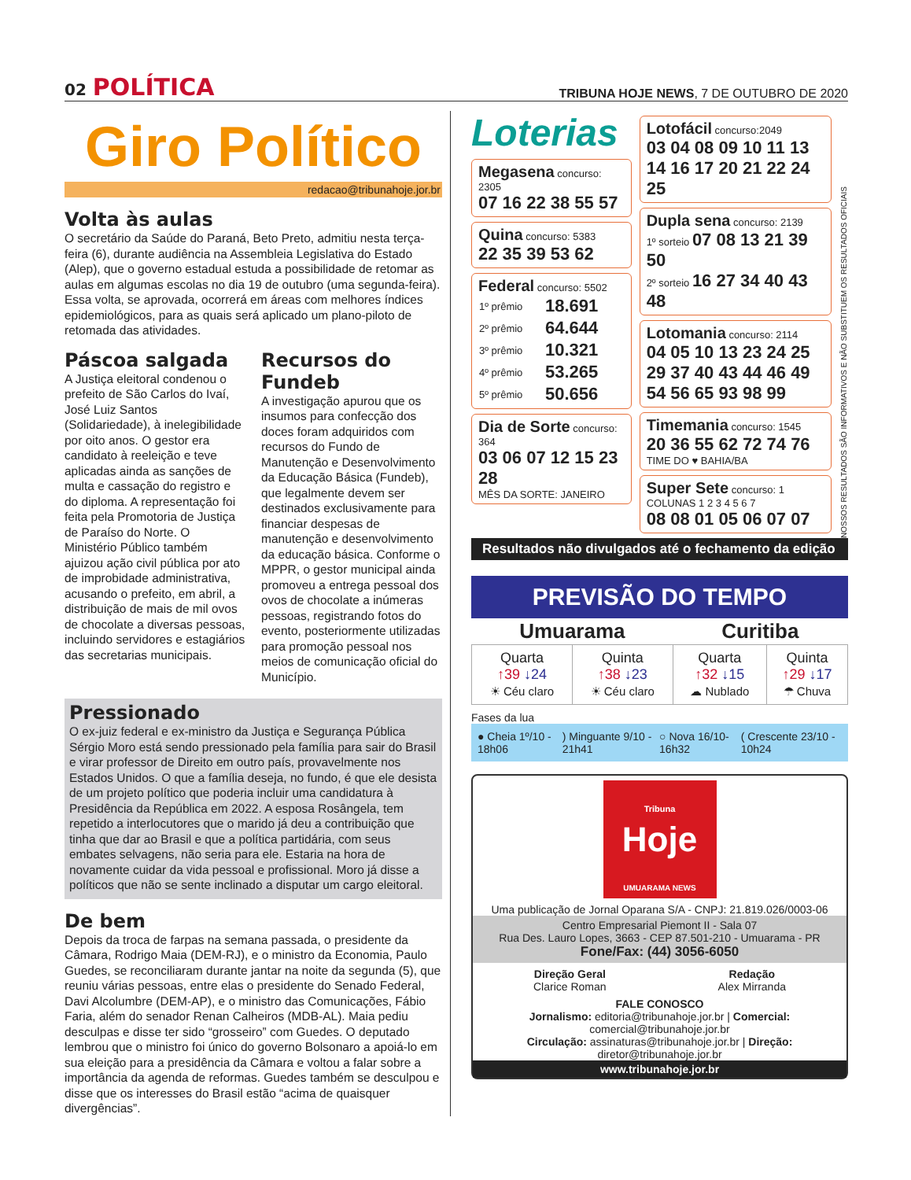02 POLÍTICA
TRIBUNA HOJE NEWS, 7 DE OUTUBRO DE 2020
Giro Político
redacao@tribunahoje.jor.br
Volta às aulas
O secretário da Saúde do Paraná, Beto Preto, admitiu nesta terça-feira (6), durante audiência na Assembleia Legislativa do Estado (Alep), que o governo estadual estuda a possibilidade de retomar as aulas em algumas escolas no dia 19 de outubro (uma segunda-feira). Essa volta, se aprovada, ocorrerá em áreas com melhores índices epidemiológicos, para as quais será aplicado um plano-piloto de retomada das atividades.
Páscoa salgada
A Justiça eleitoral condenou o prefeito de São Carlos do Ivaí, José Luiz Santos (Solidariedade), à inelegibilidade por oito anos. O gestor era candidato à reeleição e teve aplicadas ainda as sanções de multa e cassação do registro e do diploma. A representação foi feita pela Promotoria de Justiça de Paraíso do Norte. O Ministério Público também ajuizou ação civil pública por ato de improbidade administrativa, acusando o prefeito, em abril, a distribuição de mais de mil ovos de chocolate a diversas pessoas, incluindo servidores e estagiários das secretarias municipais.
Recursos do Fundeb
A investigação apurou que os insumos para confecção dos doces foram adquiridos com recursos do Fundo de Manutenção e Desenvolvimento da Educação Básica (Fundeb), que legalmente devem ser destinados exclusivamente para financiar despesas de manutenção e desenvolvimento da educação básica. Conforme o MPPR, o gestor municipal ainda promoveu a entrega pessoal dos ovos de chocolate a inúmeras pessoas, registrando fotos do evento, posteriormente utilizadas para promoção pessoal nos meios de comunicação oficial do Município.
Pressionado
O ex-juiz federal e ex-ministro da Justiça e Segurança Pública Sérgio Moro está sendo pressionado pela família para sair do Brasil e virar professor de Direito em outro país, provavelmente nos Estados Unidos. O que a família deseja, no fundo, é que ele desista de um projeto político que poderia incluir uma candidatura à Presidência da República em 2022. A esposa Rosângela, tem repetido a interlocutores que o marido já deu a contribuição que tinha que dar ao Brasil e que a política partidária, com seus embates selvagens, não seria para ele. Estaria na hora de novamente cuidar da vida pessoal e profissional. Moro já disse a políticos que não se sente inclinado a disputar um cargo eleitoral.
De bem
Depois da troca de farpas na semana passada, o presidente da Câmara, Rodrigo Maia (DEM-RJ), e o ministro da Economia, Paulo Guedes, se reconciliaram durante jantar na noite da segunda (5), que reuniu várias pessoas, entre elas o presidente do Senado Federal, Davi Alcolumbre (DEM-AP), e o ministro das Comunicações, Fábio Faria, além do senador Renan Calheiros (MDB-AL). Maia pediu desculpas e disse ter sido “grosseiro” com Guedes. O deputado lembrou que o ministro foi único do governo Bolsonaro a apoiá-lo em sua eleição para a presidência da Câmara e voltou a falar sobre a importância da agenda de reformas. Guedes também se desculpou e disse que os interesses do Brasil estão “acima de quaisquer divergências”.
Loterias
Megasena concurso: 2305
07 16 22 38 55 57
Quina concurso: 5383
22 35 39 53 62
Federal concurso: 5502
| 1º prêmio | 18.691 |
| 2º prêmio | 64.644 |
| 3º prêmio | 10.321 |
| 4º prêmio | 53.265 |
| 5º prêmio | 50.656 |
Dia de Sorte concurso: 364
03 06 07 12 15 23 28
MÊS DA SORTE: JANEIRO
Lotofácil concurso:2049
03 04 08 09 10 11 13 14 16 17 20 21 22 24 25
Dupla sena concurso: 2139
1º sorteio 07 08 13 21 39 50
2º sorteio 16 27 34 40 43 48
Lotomania concurso: 2114
04 05 10 13 23 24 25 29 37 40 43 44 46 49 54 56 65 93 98 99
Timemania concurso: 1545
20 36 55 62 72 74 76
TIME DO ♥ BAHIA/BA
Super Sete concurso: 1
COLUNAS 1 2 3 4 5 6 7
08 08 01 05 06 07 07
NOSSOS RESULTADOS SÃO INFORMATIVOS E NÃO SUBSTITUEM OS RESULTADOS OFICIAIS
Resultados não divulgados até o fechamento da edição
PREVISÃO DO TEMPO
| Umuarama | | Curitiba | |
| --- | --- | --- | --- |
| Quarta ↑39 ↓24 ☀ Céu claro | Quinta ↑38 ↓23 ☀ Céu claro | Quarta ↑32 ↓15 ☁ Nublado | Quinta ↑29 ↓17 ☂ Chuva |
Fases da lua
● Cheia 1º/10 - 18h06 ) Minguante 9/10 - 21h41 ○ Nova 16/10- 16h32 ( Crescente 23/10 - 10h24
Tribuna
Hoje
UMUARAMA NEWS
Uma publicação de Jornal Oparana S/A - CNPJ: 21.819.026/0003-06
Centro Empresarial Piemont II - Sala 07
Rua Des. Lauro Lopes, 3663 - CEP 87.501-210 - Umuarama - PR
Fone/Fax: (44) 3056-6050
Direção Geral
Clarice Roman
Redação
Alex Mirranda
FALE CONOSCO
Jornalismo: editoria@tribunahoje.jor.br | Comercial: comercial@tribunahoje.jor.br
Circulação: assinaturas@tribunahoje.jor.br | Direção: diretor@tribunahoje.jor.br
www.tribunahoje.jor.br